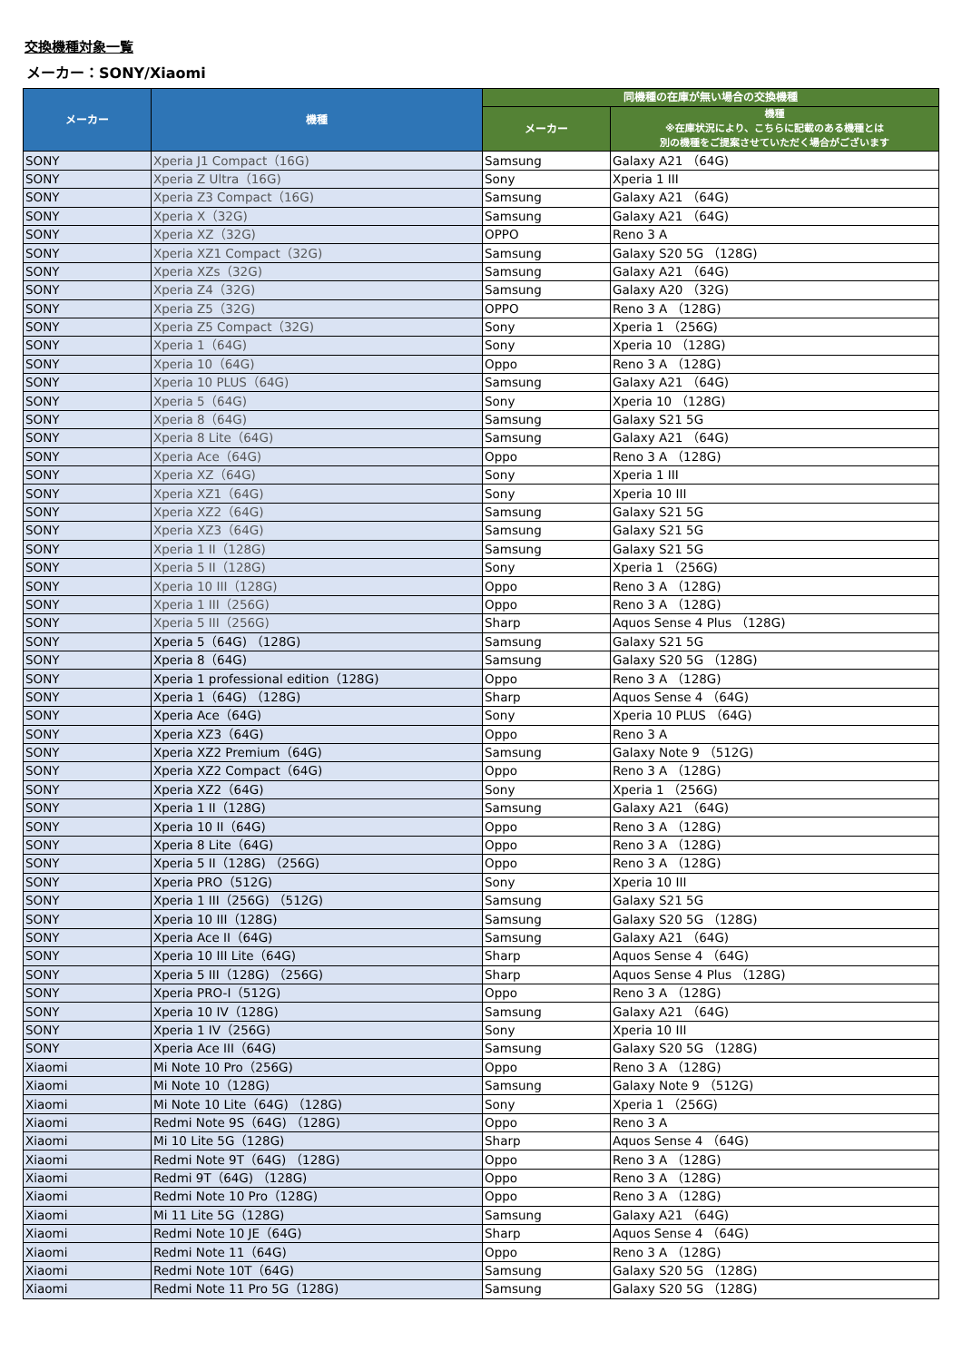交換機種対象一覧
メーカー：SONY/Xiaomi
| メーカー | 機種 | 同機種の在庫が無い場合の交換機種 | |
| --- | --- | --- | --- |
| | | メーカー | 機種 ※在庫状況により、こちらに記載のある機種とは 別の機種をご提案させていただく場合がございます |
| SONY | Xperia J1 Compact（16G) | Samsung | Galaxy A21 （64G) |
| SONY | Xperia Z Ultra（16G) | Sony | Xperia 1 III |
| SONY | Xperia Z3 Compact（16G) | Samsung | Galaxy A21 （64G) |
| SONY | Xperia X（32G) | Samsung | Galaxy A21 （64G) |
| SONY | Xperia XZ（32G) | OPPO | Reno 3 A |
| SONY | Xperia XZ1 Compact（32G) | Samsung | Galaxy S20 5G （128G) |
| SONY | Xperia XZs（32G) | Samsung | Galaxy A21 （64G) |
| SONY | Xperia Z4（32G) | Samsung | Galaxy A20 （32G) |
| SONY | Xperia Z5（32G) | OPPO | Reno 3 A （128G) |
| SONY | Xperia Z5 Compact（32G) | Sony | Xperia 1 （256G) |
| SONY | Xperia 1（64G) | Sony | Xperia 10 （128G) |
| SONY | Xperia 10（64G) | Oppo | Reno 3 A （128G) |
| SONY | Xperia 10 PLUS（64G) | Samsung | Galaxy A21 （64G) |
| SONY | Xperia 5（64G) | Sony | Xperia 10 （128G) |
| SONY | Xperia 8（64G) | Samsung | Galaxy S21 5G |
| SONY | Xperia 8 Lite（64G) | Samsung | Galaxy A21 （64G) |
| SONY | Xperia Ace（64G) | Oppo | Reno 3 A （128G) |
| SONY | Xperia XZ（64G) | Sony | Xperia 1 III |
| SONY | Xperia XZ1（64G) | Sony | Xperia 10 III |
| SONY | Xperia XZ2（64G) | Samsung | Galaxy S21 5G |
| SONY | Xperia XZ3（64G) | Samsung | Galaxy S21 5G |
| SONY | Xperia 1 II（128G) | Samsung | Galaxy S21 5G |
| SONY | Xperia 5 II（128G) | Sony | Xperia 1 （256G) |
| SONY | Xperia 10 III（128G) | Oppo | Reno 3 A （128G) |
| SONY | Xperia 1 III（256G) | Oppo | Reno 3 A （128G) |
| SONY | Xperia 5 III（256G) | Sharp | Aquos Sense 4 Plus （128G) |
| SONY | Xperia 5（64G) （128G) | Samsung | Galaxy S21 5G |
| SONY | Xperia 8（64G) | Samsung | Galaxy S20 5G （128G) |
| SONY | Xperia 1 professional edition（128G) | Oppo | Reno 3 A （128G) |
| SONY | Xperia 1（64G) （128G) | Sharp | Aquos Sense 4 （64G) |
| SONY | Xperia Ace（64G) | Sony | Xperia 10 PLUS （64G) |
| SONY | Xperia XZ3（64G) | Oppo | Reno 3 A |
| SONY | Xperia XZ2 Premium（64G) | Samsung | Galaxy Note 9 （512G) |
| SONY | Xperia XZ2 Compact（64G) | Oppo | Reno 3 A （128G) |
| SONY | Xperia XZ2（64G) | Sony | Xperia 1 （256G) |
| SONY | Xperia 1 II（128G) | Samsung | Galaxy A21 （64G) |
| SONY | Xperia 10 II（64G) | Oppo | Reno 3 A （128G) |
| SONY | Xperia 8 Lite（64G) | Oppo | Reno 3 A （128G) |
| SONY | Xperia 5 II（128G) （256G) | Oppo | Reno 3 A （128G) |
| SONY | Xperia PRO（512G) | Sony | Xperia 10 III |
| SONY | Xperia 1 III（256G) （512G) | Samsung | Galaxy S21 5G |
| SONY | Xperia 10 III（128G) | Samsung | Galaxy S20 5G （128G) |
| SONY | Xperia Ace II（64G) | Samsung | Galaxy A21 （64G) |
| SONY | Xperia 10 III Lite（64G) | Sharp | Aquos Sense 4 （64G) |
| SONY | Xperia 5 III（128G) （256G) | Sharp | Aquos Sense 4 Plus （128G) |
| SONY | Xperia PRO-I（512G) | Oppo | Reno 3 A （128G) |
| SONY | Xperia 10 IV（128G) | Samsung | Galaxy A21 （64G) |
| SONY | Xperia 1 IV（256G) | Sony | Xperia 10 III |
| SONY | Xperia Ace III（64G) | Samsung | Galaxy S20 5G （128G) |
| Xiaomi | Mi Note 10 Pro（256G) | Oppo | Reno 3 A （128G) |
| Xiaomi | Mi Note 10（128G) | Samsung | Galaxy Note 9 （512G) |
| Xiaomi | Mi Note 10 Lite（64G) （128G) | Sony | Xperia 1 （256G) |
| Xiaomi | Redmi Note 9S（64G) （128G) | Oppo | Reno 3 A |
| Xiaomi | Mi 10 Lite 5G（128G) | Sharp | Aquos Sense 4 （64G) |
| Xiaomi | Redmi Note 9T（64G) （128G) | Oppo | Reno 3 A （128G) |
| Xiaomi | Redmi 9T（64G) （128G) | Oppo | Reno 3 A （128G) |
| Xiaomi | Redmi Note 10 Pro（128G) | Oppo | Reno 3 A （128G) |
| Xiaomi | Mi 11 Lite 5G（128G) | Samsung | Galaxy A21 （64G) |
| Xiaomi | Redmi Note 10 JE（64G) | Sharp | Aquos Sense 4 （64G) |
| Xiaomi | Redmi Note 11（64G) | Oppo | Reno 3 A （128G) |
| Xiaomi | Redmi Note 10T（64G) | Samsung | Galaxy S20 5G （128G) |
| Xiaomi | Redmi Note 11 Pro 5G（128G) | Samsung | Galaxy S20 5G （128G) |